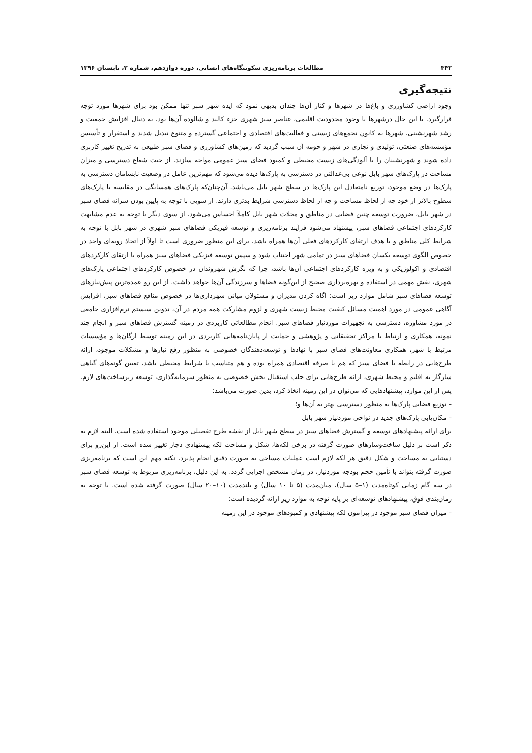۴۴۲ مطالعات برنامه‌ریزی سکونتگاه‌های انسانی، دوره دوازدهم، شماره ۲، تابستان ۱۳۹۶
نتیجه‌گیری
وجود اراضی کشاورزی و باغ‌ها در شهرها و کنار آن‌ها چندان بدیهی نمود که ایده شهر سبز تنها ممکن بود برای شهرها مورد توجه قرارگیرد. با این حال درشهرها با وجود محدودیت اقلیمی، عناصر سبز شهری جزء کالبد و شالوده آن‌ها بود. به دنبال افزایش جمعیت و رشد شهرنشینی، شهرها به کانون تجمع‌های زیستی و فعالیت‌های اقتصادی و اجتماعی گسترده و متنوع تبدیل شدند و استقرار و تأسیس مؤسسه‌های صنعتی، تولیدی و تجاری در شهر و حومه آن سبب گردید که زمین‌های کشاورزی و فضای سبز طبیعی به تدریج تغییر کاربری داده شوند و شهرنشینان را با آلودگی‌های زیست محیطی و کمبود فضای سبز عمومی مواجه سازند. از حیث شعاع دسترسی و میزان مساحت در پارک‌های شهر بابل نوعی بی‌عدالتی در دسترسی به پارک‌ها دیده می‌شود که مهم‌ترین عامل در وضعیت نابسامان دسترسی به پارک‌ها در وضع موجود، توزیع نامتعادل این پارک‌ها در سطح شهر بابل می‌باشد. آن‌چنان‌که پارک‌های همسایگی در مقایسه با پارک‌های سطوح بالاتر از خود چه از لحاظ مساحت و چه از لحاظ دسترسی شرایط بدتری دارند. از سویی با توجه به پایین بودن سرانه فضای سبز در شهر بابل، ضرورت توسعه چنین فضایی در مناطق و محلات شهر بابل کاملاً احساس می‌شود. از سوی دیگر با توجه به عدم مشابهت کارکردهای اجتماعی فضاهای سبز، پیشنهاد می‌شود فرآیند برنامه‌ریزی و توسعه فیزیکی فضاهای سبز شهری در شهر بابل با توجه به شرایط کلی مناطق و با هدف ارتقای کارکردهای فعلی آن‌ها همراه باشد. برای این منظور ضروری است تا اولاً از اتخاذ رویه‌ای واحد در خصوص الگوی توسعه یکسان فضاهای سبز در تمامی شهر اجتناب شود و سپس توسعه فیزیکی فضاهای سبز همراه با ارتقای کارکردهای اقتصادی و اکولوژیکی و به ویژه کارکردهای اجتماعی آن‌ها باشد، چرا که نگرش شهروندان در خصوص کارکردهای اجتماعی پارک‌های شهری، نقش مهمی در استفاده و بهره‌برداری صحیح از این‌گونه فضاها و سرزندگی آن‌ها خواهد داشت. از این رو عمده‌ترین پیش‌نیازهای توسعه فضاهای سبز شامل موارد زیر است: آگاه کردن مدیران و مسئولان میانی شهرداری‌ها در خصوص منافع فضاهای سبز، افزایش آگاهی عمومی در مورد اهمیت مسائل کیفیت محیط زیست شهری و لزوم مشارکت همه مردم در آن، تدوین سیستم نرم‌افزاری جامعی در مورد مشاوره، دسترسی به تجهیزات موردنیاز فضاهای سبز. انجام مطالعاتی کاربردی در زمینه گسترش فضاهای سبز و انجام چند نمونه، همکاری و ارتباط با مراکز تحقیقاتی و پژوهشی و حمایت از پایان‌نامه‌هایی کاربردی در این زمینه توسط ارگان‌ها و مؤسسات مرتبط با شهر، همکاری معاونت‌های فضای سبز با نهادها و توسعه‌دهندگان خصوصی به منظور رفع نیازها و مشکلات موجود، ارائه طرح‌هایی در رابطه با فضای سبز که هم با صرفه اقتصادی همراه بوده و هم متناسب با شرایط محیطی باشد، تعیین گونه‌های گیاهی سازگار به اقلیم و محیط شهری، ارائه طرح‌هایی برای جلب استقبال بخش خصوصی به منظور سرمایه‌گذاری، توسعه زیرساخت‌های لازم. پس از این موارد، پیشنهادهایی که می‌توان در این زمینه اتخاذ کرد، بدین صورت می‌باشد:
– توزیع فضایی پارک‌ها به منظور دسترسی بهتر به آن‌ها و؛
– مکان‌یابی پارک‌های جدید در نواحی موردنیاز شهر بابل
برای ارائه پیشنهادهای توسعه و گسترش فضاهای سبز در سطح شهر بابل از نقشه طرح تفصیلی موجود استفاده شده است. البته لازم به ذکر است بر دلیل ساخت‌وسازهای صورت گرفته در برخی لکه‌ها، شکل و مساحت لکه پیشنهادی دچار تغییر شده است. از این‌رو برای دستیابی به مساحت و شکل دقیق هر لکه لازم است عملیات مساحی به صورت دقیق انجام پذیرد. نکته مهم این است که برنامه‌ریزی صورت گرفته بتواند با تأمین حجم بودجه موردنیاز، در زمان مشخص اجرایی گردد. به این دلیل، برنامه‌ریزی مربوط به توسعه فضای سبز در سه گام زمانی کوتاه‌مدت (۱–۵ سال)، میان‌مدت (۵ تا ۱۰ سال) و بلندمدت (۱۰–۲۰ سال) صورت گرفته شده است. با توجه به زمان‌بندی فوق، پیشنهادهای توسعه‌ای بر پایه توجه به موارد زیر ارائه گردیده است:
– میزان فضای سبز موجود در پیرامون لکه پیشنهادی و کمبودهای موجود در این زمینه